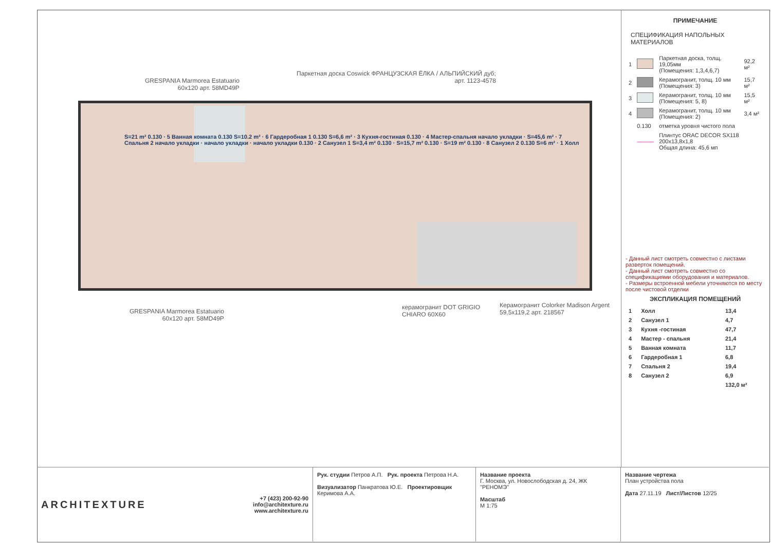GRESPANIA Marmorea Estatuario
60x120 арт. 58MD49P
Паркетная доска Coswick ФРАНЦУЗСКАЯ ЁЛКА / АЛЬПИЙСКИЙ дуб;
арт. 1123-4578
S=21 m² 0.130 · 5 Ванная комната 0.130 S=10.2 m² · 6 Гардеробная 1 0.130 S=6,6 m² · 3 Кухня-гостиная 0.130 · 4 Мастер-спальня начало укладки · S=45,6 m² · 7 Спальня 2 начало укладки · начало укладки · начало укладки 0.130 · 2 Санузел 1 S=3,4 m² 0.130 · S=15,7 m² 0.130 · S=19 m² 0.130 · 8 Санузел 2 0.130 S=6 m² · 1 Холл
GRESPANIA Marmorea Estatuario
60x120 арт. 58MD49P
керамогранит DOT GRIGIO
CHIARO 60X60
Керамогранит Colorker Madison Argent
59,5x119,2 арт. 218567
ПРИМЕЧАНИЕ
СПЕЦИФИКАЦИЯ НАПОЛЬНЫХ МАТЕРИАЛОВ
| 1 | | Паркетная доска, толщ. 19,05мм (Помещения: 1,3,4,6,7) | 92,2 м² |
| 2 | | Керамогранит, толщ. 10 мм (Помещения: 3) | 15,7 м² |
| 3 | | Керамогранит, толщ. 10 мм (Помещения: 5, 8) | 15,5 м² |
| 4 | | Керамогранит, толщ. 10 мм (Помещения: 2) | 3,4 м² |
| | 0.130 | отметка уровня чистого пола | |
| | ——— | Плинтус ORAC DECOR SX118 200x13,8x1,8 Общая длина: 45,6 мп | |
- Данный лист смотреть совместно с листами разверток помещений.
- Данный лист смотреть совместно со спецификациями оборудования и материалов.
- Размеры встроенной мебели уточняются по месту после чистовой отделки
ЭКСПЛИКАЦИЯ ПОМЕЩЕНИЙ
| 1 | Холл | 13,4 |
| 2 | Санузел 1 | 4,7 |
| 3 | Кухня -гостиная | 47,7 |
| 4 | Мастер - спальня | 21,4 |
| 5 | Ванная комната | 11,7 |
| 6 | Гардеробная 1 | 6,8 |
| 7 | Спальня 2 | 19,4 |
| 8 | Санузел 2 | 6,9 |
| | | 132,0 м² |
ARCHITEXTURE
+7 (423) 200-92-90
info@architexture.ru
www.architexture.ru
Рук. студии Петров А.П. Рук. проекта Петрова Н.А.
Визуализатор Панкратова Ю.Е. Проектировщик Керимова А.А.
Название проекта
Г. Москва, ул. Новослободская д. 24, ЖК "РЕНОМЭ"
Масштаб
М 1:75
Название чертежа
План устройства пола
Дата 27.11.19 Лист/Листов 12/25